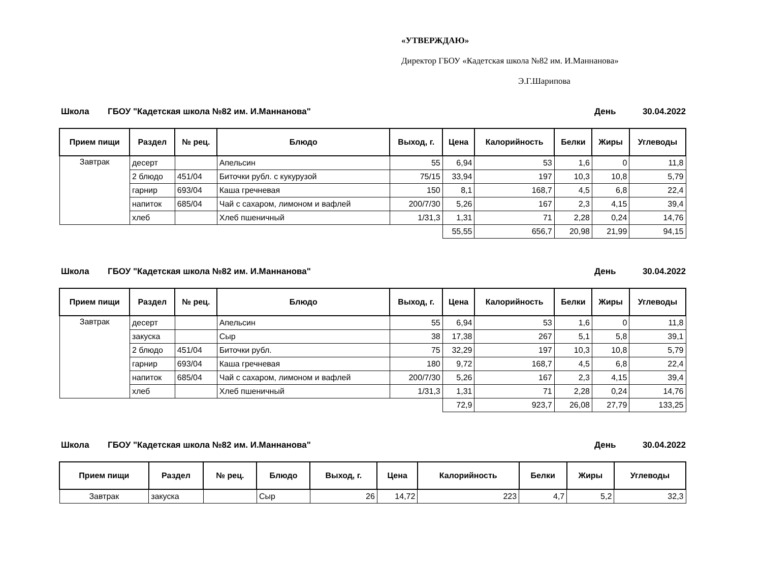«УТВЕРЖДАЮ»
Директор ГБОУ «Кадетская школа №82 им. И.Маннанова»
Э.Г.Шарипова
Школа ГБОУ "Кадетская школа №82 им. И.Маннанова" День 30.04.2022
| Прием пищи | Раздел | № рец. | Блюдо | Выход, г. | Цена | Калорийность | Белки | Жиры | Углеводы |
| --- | --- | --- | --- | --- | --- | --- | --- | --- | --- |
| Завтрак | десерт | | Апельсин | 55 | 6,94 | 53 | 1,6 | 0 | 11,8 |
| | 2 блюдо | 451/04 | Биточки рубл. с кукурузой | 75/15 | 33,94 | 197 | 10,3 | 10,8 | 5,79 |
| | гарнир | 693/04 | Каша гречневая | 150 | 8,1 | 168,7 | 4,5 | 6,8 | 22,4 |
| | напиток | 685/04 | Чай с сахаром, лимоном и вафлей | 200/7/30 | 5,26 | 167 | 2,3 | 4,15 | 39,4 |
| | хлеб | | Хлеб пшеничный | 1/31,3 | 1,31 | 71 | 2,28 | 0,24 | 14,76 |
| | | | | | 55,55 | 656,7 | 20,98 | 21,99 | 94,15 |
Школа ГБОУ "Кадетская школа №82 им. И.Маннанова" День 30.04.2022
| Прием пищи | Раздел | № рец. | Блюдо | Выход, г. | Цена | Калорийность | Белки | Жиры | Углеводы |
| --- | --- | --- | --- | --- | --- | --- | --- | --- | --- |
| Завтрак | десерт | | Апельсин | 55 | 6,94 | 53 | 1,6 | 0 | 11,8 |
| | закуска | | Сыр | 38 | 17,38 | 267 | 5,1 | 5,8 | 39,1 |
| | 2 блюдо | 451/04 | Биточки рубл. | 75 | 32,29 | 197 | 10,3 | 10,8 | 5,79 |
| | гарнир | 693/04 | Каша гречневая | 180 | 9,72 | 168,7 | 4,5 | 6,8 | 22,4 |
| | напиток | 685/04 | Чай с сахаром, лимоном и вафлей | 200/7/30 | 5,26 | 167 | 2,3 | 4,15 | 39,4 |
| | хлеб | | Хлеб пшеничный | 1/31,3 | 1,31 | 71 | 2,28 | 0,24 | 14,76 |
| | | | | | 72,9 | 923,7 | 26,08 | 27,79 | 133,25 |
Школа ГБОУ "Кадетская школа №82 им. И.Маннанова" День 30.04.2022
| Прием пищи | Раздел | № рец. | Блюдо | Выход, г. | Цена | Калорийность | Белки | Жиры | Углеводы |
| --- | --- | --- | --- | --- | --- | --- | --- | --- | --- |
| Завтрак | закуска | | Сыр | 26 | 14,72 | 223 | 4,7 | 5,2 | 32,3 |